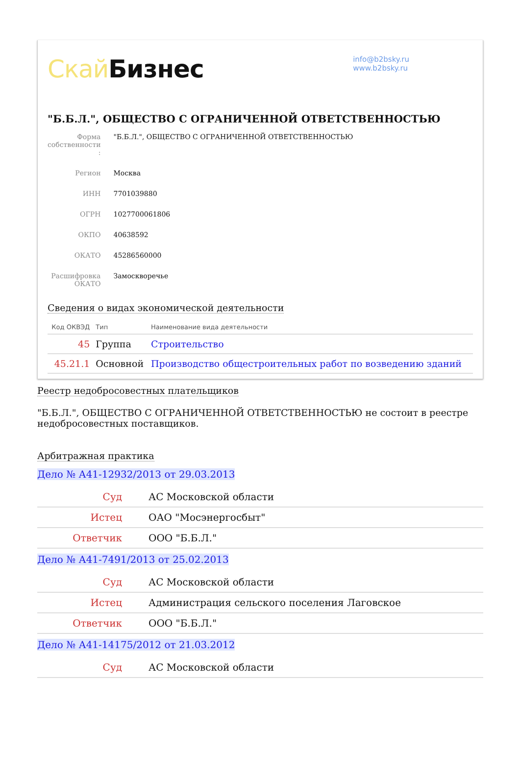Скай Бизнес
info@b2bsky.ru
www.b2bsky.ru
"Б.Б.Л.", ОБЩЕСТВО С ОГРАНИЧЕННОЙ ОТВЕТСТВЕННОСТЬЮ
| Форма собственности : | "Б.Б.Л.", ОБЩЕСТВО С ОГРАНИЧЕННОЙ ОТВЕТСТВЕННОСТЬЮ |
| Регион | Москва |
| ИНН | 7701039880 |
| ОГРН | 1027700061806 |
| ОКПО | 40638592 |
| ОКАТО | 45286560000 |
| Расшифровка ОКАТО | Замоскворечье |
Сведения о видах экономической деятельности
| Код ОКВЭД | Тип | Наименование вида деятельности |
| --- | --- | --- |
| 45 | Группа | Строительство |
| 45.21.1 | Основной | Производство общестроительных работ по возведению зданий |
Реестр недобросовестных плательщиков
"Б.Б.Л.", ОБЩЕСТВО С ОГРАНИЧЕННОЙ ОТВЕТСТВЕННОСТЬЮ не состоит в реестре недобросовестных поставщиков.
Арбитражная практика
Дело № А41-12932/2013 от 29.03.2013
| Суд | АС Московской области |
| Истец | ОАО "Мосэнергосбыт" |
| Ответчик | ООО "Б.Б.Л." |
Дело № А41-7491/2013 от 25.02.2013
| Суд | АС Московской области |
| Истец | Администрация сельского поселения Лаговское |
| Ответчик | ООО "Б.Б.Л." |
Дело № А41-14175/2012 от 21.03.2012
| Суд | АС Московской области |